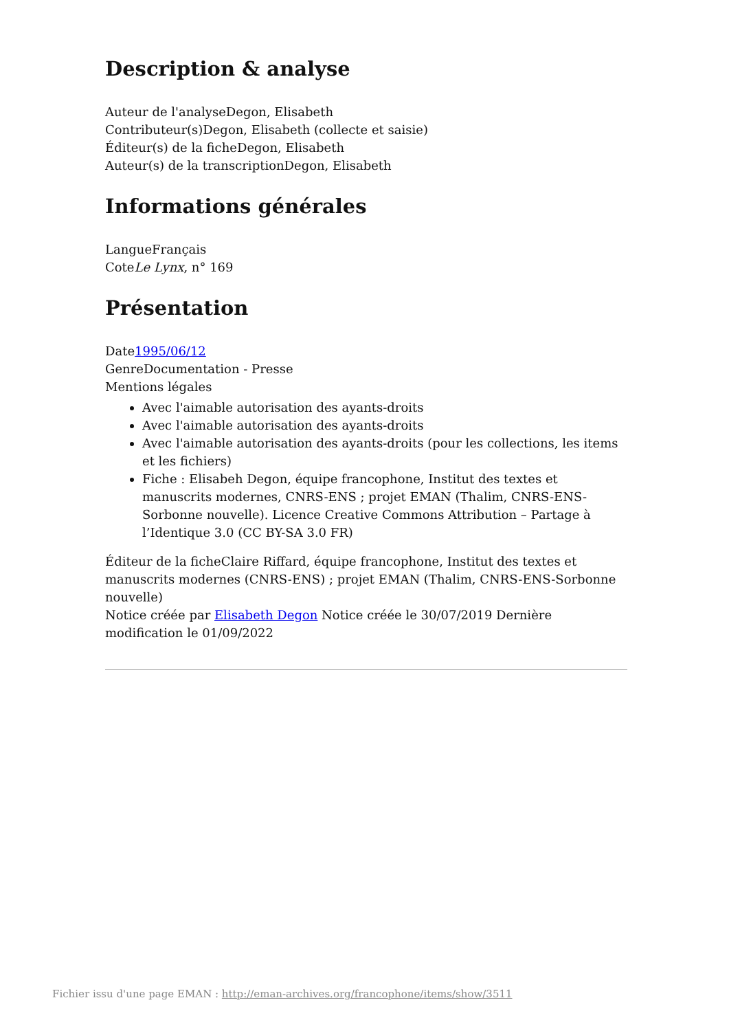Description & analyse
Auteur de l'analyseDegon, Elisabeth
Contributeur(s)Degon, Elisabeth (collecte et saisie)
Éditeur(s) de la ficheDegon, Elisabeth
Auteur(s) de la transcriptionDegon, Elisabeth
Informations générales
LangueFrançais
CoteLe Lynx, n° 169
Présentation
Date1995/06/12
GenreDocumentation - Presse
Mentions légales
Avec l'aimable autorisation des ayants-droits
Avec l'aimable autorisation des ayants-droits
Avec l'aimable autorisation des ayants-droits (pour les collections, les items et les fichiers)
Fiche : Elisabeh Degon, équipe francophone, Institut des textes et manuscrits modernes, CNRS-ENS ; projet EMAN (Thalim, CNRS-ENS-Sorbonne nouvelle). Licence Creative Commons Attribution – Partage à l’Identique 3.0 (CC BY-SA 3.0 FR)
Éditeur de la ficheClaire Riffard, équipe francophone, Institut des textes et manuscrits modernes (CNRS-ENS) ; projet EMAN (Thalim, CNRS-ENS-Sorbonne nouvelle)
Notice créée par Elisabeth Degon Notice créée le 30/07/2019 Dernière modification le 01/09/2022
Fichier issu d'une page EMAN : http://eman-archives.org/francophone/items/show/3511